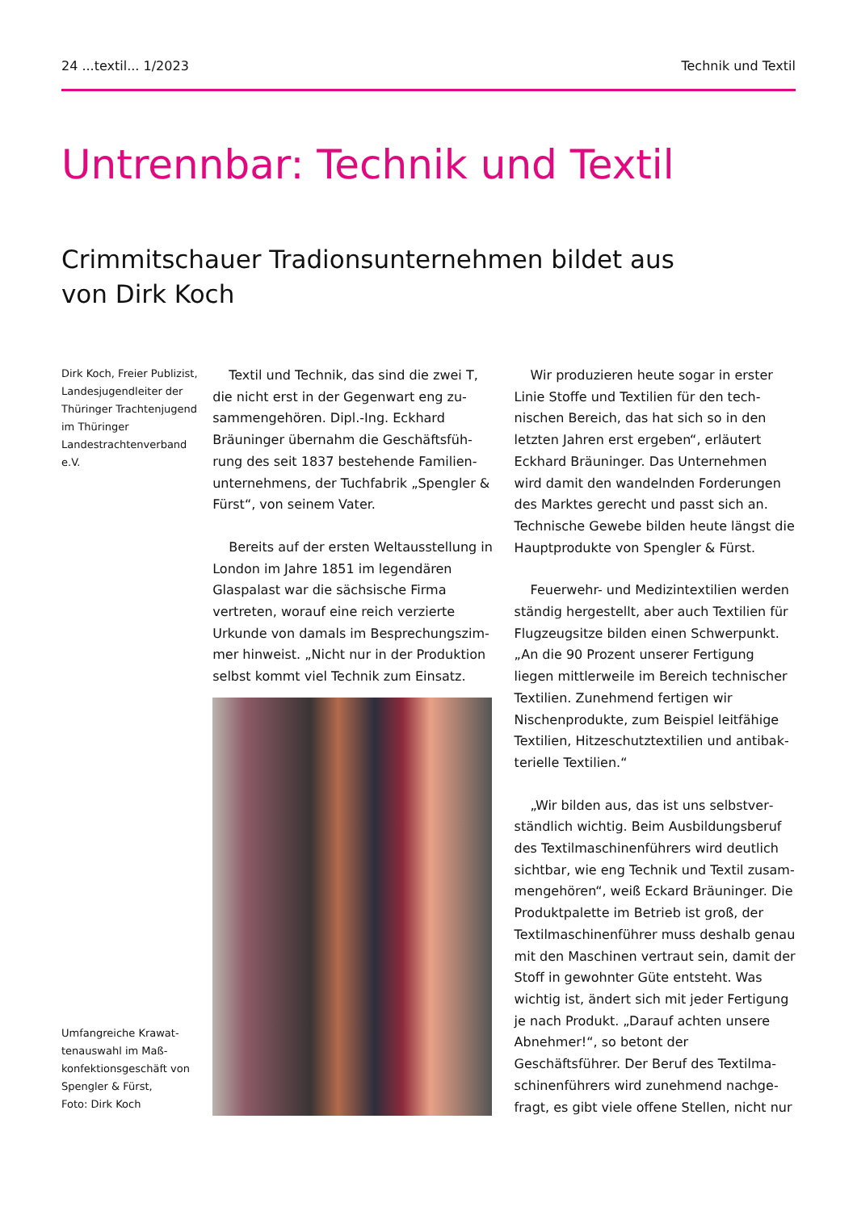24 ...textil... 1/2023 Technik und Textil
Untrennbar: Technik und Textil
Crimmitschauer Tradionsunternehmen bildet aus
von Dirk Koch
Dirk Koch, Freier Publizist, Landesjugendleiter der Thüringer Trachtenjugend im Thüringer Landestrach­tenverband e.V.
Umfangreiche Krawat­tenauswahl im Maß­konfektionsgeschäft von Spengler & Fürst,
Foto: Dirk Koch
Textil und Technik, das sind die zwei T, die nicht erst in der Gegenwart eng zu­sammengehören. Dipl.-Ing. Eckhard Bräuninger übernahm die Geschäftsfüh­rung des seit 1837 bestehende Familien­unternehmens, der Tuchfabrik „Spengler & Fürst“, von seinem Vater.
Bereits auf der ersten Weltausstellung in London im Jahre 1851 im legendären Glaspalast war die sächsische Firma vertreten, worauf eine reich verzierte Urkunde von damals im Besprechungszim­mer hinweist. „Nicht nur in der Produktion selbst kommt viel Technik zum Einsatz.
Wir produzieren heute sogar in erster Linie Stoffe und Textilien für den tech­nischen Bereich, das hat sich so in den letzten Jahren erst ergeben“, erläutert Eckhard Bräuninger. Das Unternehmen wird damit den wandelnden Forderungen des Marktes gerecht und passt sich an. Technische Gewebe bilden heute längst die Hauptprodukte von Spengler & Fürst.
Feuerwehr- und Medizintextilien wer­den ständig hergestellt, aber auch Textilien für Flugzeugsitze bilden einen Schwer­punkt. „An die 90 Prozent unserer Ferti­gung liegen mittlerweile im Bereich tech­nischer Textilien. Zunehmend fertigen wir Nischenprodukte, zum Beispiel leitfähige Textilien, Hitzeschutztextilien und antibak­terielle Textilien.“
„Wir bilden aus, das ist uns selbstver­ständlich wichtig. Beim Ausbildungsberuf des Textilmaschinenführers wird deutlich sichtbar, wie eng Technik und Textil zusam­mengehören“, weiß Eckard Bräuninger. Die Produktpalette im Betrieb ist groß, der Textilmaschinenführer muss deshalb genau mit den Maschinen vertraut sein, damit der Stoff in gewohnter Güte ent­steht. Was wichtig ist, ändert sich mit jeder Fertigung je nach Produkt. „Darauf achten unsere Abnehmer!“, so betont der Geschäftsführer. Der Beruf des Textilma­schinenführers wird zunehmend nachge­fragt, es gibt viele offene Stellen, nicht nur